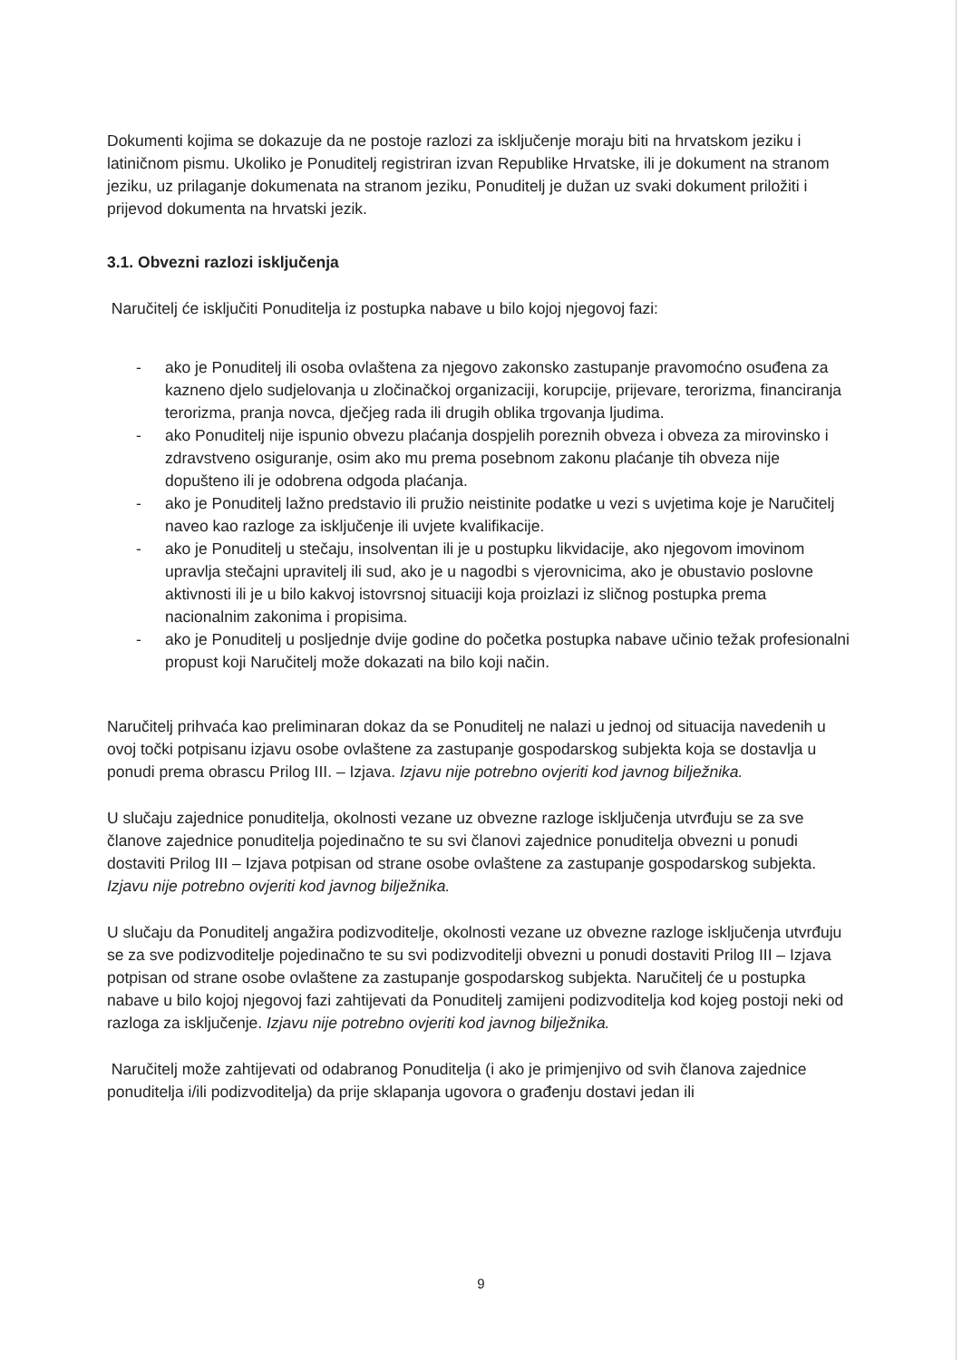Dokumenti kojima se dokazuje da ne postoje razlozi za isključenje moraju biti na hrvatskom jeziku i latiničnom pismu. Ukoliko je Ponuditelj registriran izvan Republike Hrvatske, ili je dokument na stranom jeziku, uz prilaganje dokumenata na stranom jeziku, Ponuditelj je dužan uz svaki dokument priložiti i prijevod dokumenta na hrvatski jezik.
3.1. Obvezni razlozi isključenja
Naručitelj će isključiti Ponuditelja iz postupka nabave u bilo kojoj njegovoj fazi:
- ako je Ponuditelj ili osoba ovlaštena za njegovo zakonsko zastupanje pravomoćno osuđena za kazneno djelo sudjelovanja u zločinačkoj organizaciji, korupcije, prijevare, terorizma, financiranja terorizma, pranja novca, dječjeg rada ili drugih oblika trgovanja ljudima.
- ako Ponuditelj nije ispunio obvezu plaćanja dospjelih poreznih obveza i obveza za mirovinsko i zdravstveno osiguranje, osim ako mu prema posebnom zakonu plaćanje tih obveza nije dopušteno ili je odobrena odgoda plaćanja.
- ako je Ponuditelj lažno predstavio ili pružio neistinite podatke u vezi s uvjetima koje je Naručitelj naveo kao razloge za isključenje ili uvjete kvalifikacije.
- ako je Ponuditelj u stečaju, insolventan ili je u postupku likvidacije, ako njegovom imovinom upravlja stečajni upravitelj ili sud, ako je u nagodbi s vjerovnicima, ako je obustavio poslovne aktivnosti ili je u bilo kakvoj istovrsnoj situaciji koja proizlazi iz sličnog postupka prema nacionalnim zakonima i propisima.
- ako je Ponuditelj u posljednje dvije godine do početka postupka nabave učinio težak profesionalni propust koji Naručitelj može dokazati na bilo koji način.
Naručitelj prihvaća kao preliminaran dokaz da se Ponuditelj ne nalazi u jednoj od situacija navedenih u ovoj točki potpisanu izjavu osobe ovlaštene za zastupanje gospodarskog subjekta koja se dostavlja u ponudi prema obrascu Prilog III. – Izjava. Izjavu nije potrebno ovjeriti kod javnog bilježnika.
U slučaju zajednice ponuditelja, okolnosti vezane uz obvezne razloge isključenja utvrđuju se za sve članove zajednice ponuditelja pojedinačno te su svi članovi zajednice ponuditelja obvezni u ponudi dostaviti Prilog III – Izjava potpisan od strane osobe ovlaštene za zastupanje gospodarskog subjekta. Izjavu nije potrebno ovjeriti kod javnog bilježnika.
U slučaju da Ponuditelj angažira podizvoditelje, okolnosti vezane uz obvezne razloge isključenja utvrđuju se za sve podizvoditelje pojedinačno te su svi podizvoditelji obvezni u ponudi dostaviti Prilog III – Izjava potpisan od strane osobe ovlaštene za zastupanje gospodarskog subjekta. Naručitelj će u postupka nabave u bilo kojoj njegovoj fazi zahtijevati da Ponuditelj zamijeni podizvoditelja kod kojeg postoji neki od razloga za isključenje. Izjavu nije potrebno ovjeriti kod javnog bilježnika.
Naručitelj može zahtijevati od odabranog Ponuditelja (i ako je primjenjivo od svih članova zajednice ponuditelja i/ili podizvoditelja) da prije sklapanja ugovora o građenju dostavi jedan ili
9